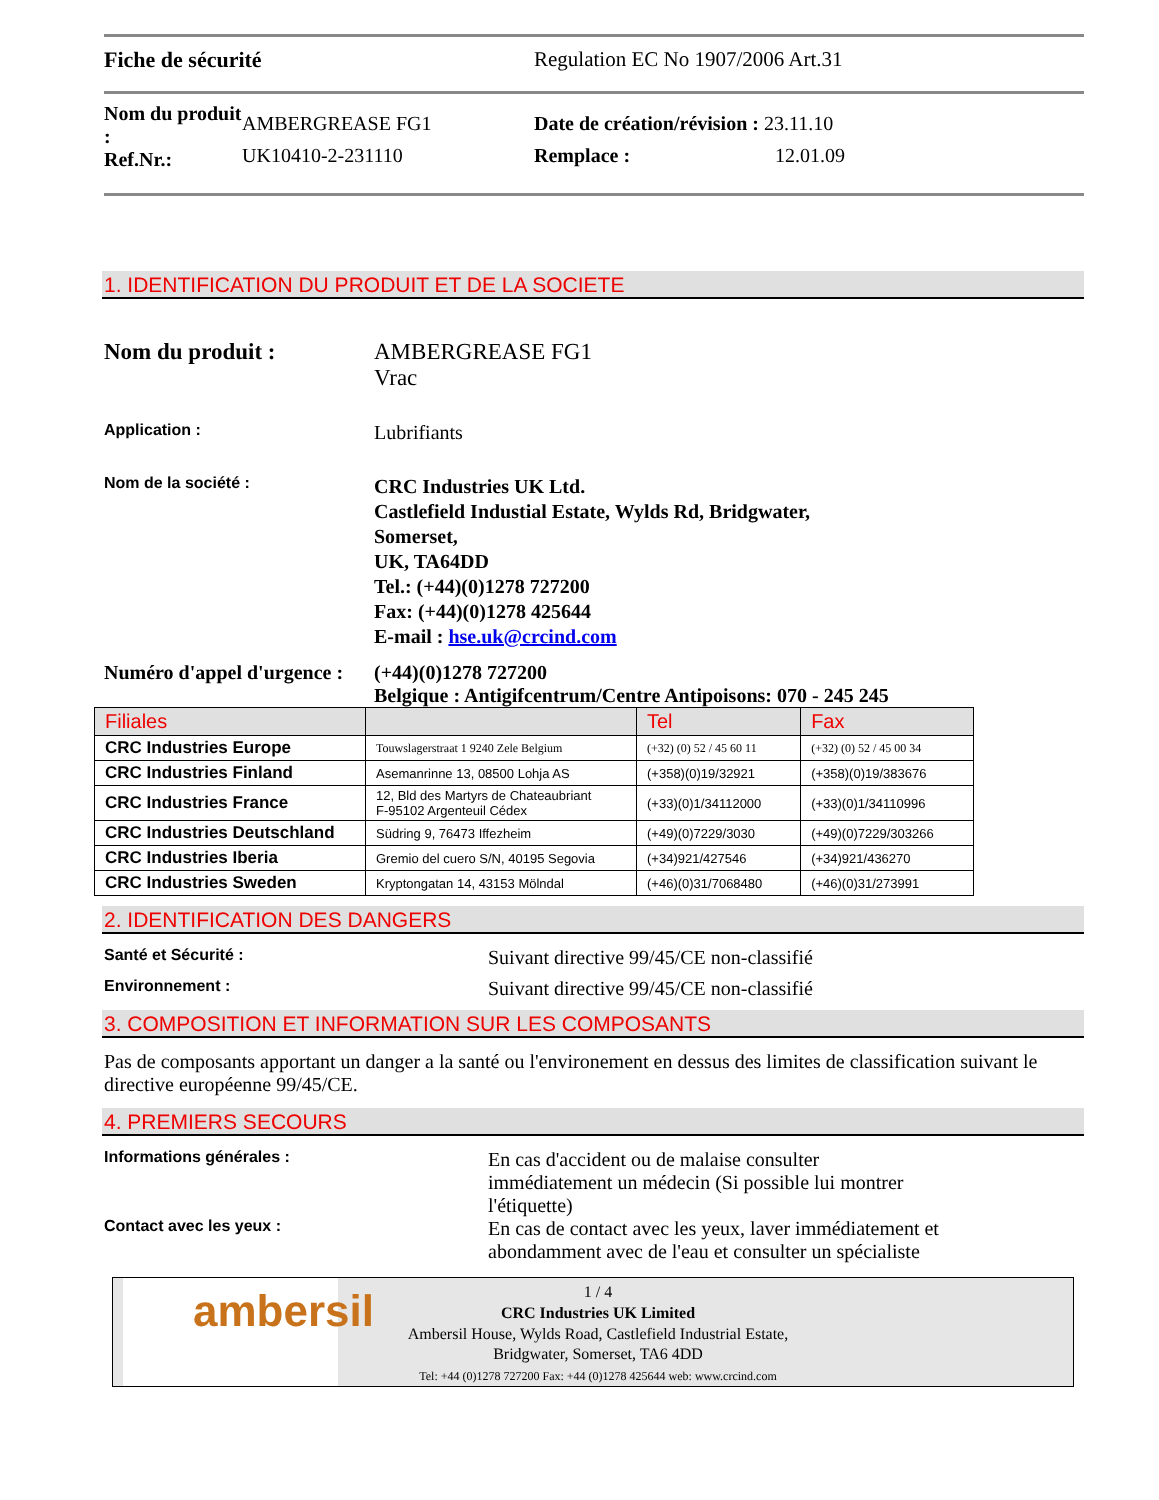Fiche de sécurité Regulation EC No 1907/2006 Art.31
Nom du produit :
Ref.Nr.:
AMBERGREASE FG1
UK10410-2-231110
Date de création/révision : 23.11.10
Remplace : 12.01.09
1. IDENTIFICATION DU PRODUIT ET DE LA SOCIETE
Nom du produit : AMBERGREASE FG1
Vrac
Application :
Lubrifiants
Nom de la société :
CRC Industries UK Ltd.
Castlefield Industial Estate, Wylds Rd, Bridgwater,
Somerset,
UK, TA64DD
Tel.: (+44)(0)1278 727200
Fax: (+44)(0)1278 425644
E-mail : hse.uk@crcind.com
Numéro d'appel d'urgence :
(+44)(0)1278 727200
Belgique : Antigifcentrum/Centre Antipoisons: 070 - 245 245
| Filiales | | Tel | Fax |
| --- | --- | --- | --- |
| CRC Industries Europe | Touwslagerstraat 1 9240 Zele Belgium | (+32) (0) 52 / 45 60 11 | (+32) (0) 52 / 45 00 34 |
| CRC Industries Finland | Asemanrinne 13, 08500 Lohja AS | (+358)(0)19/32921 | (+358)(0)19/383676 |
| CRC Industries France | 12, Bld des Martyrs de Chateaubriant F-95102 Argenteuil Cédex | (+33)(0)1/34112000 | (+33)(0)1/34110996 |
| CRC Industries Deutschland | Südring 9, 76473 Iffezheim | (+49)(0)7229/3030 | (+49)(0)7229/303266 |
| CRC Industries Iberia | Gremio del cuero S/N, 40195 Segovia | (+34)921/427546 | (+34)921/436270 |
| CRC Industries Sweden | Kryptongatan 14, 43153 Mölndal | (+46)(0)31/7068480 | (+46)(0)31/273991 |
2. IDENTIFICATION DES DANGERS
Santé et Sécurité :
Suivant directive 99/45/CE non-classifié
Environnement :
Suivant directive 99/45/CE non-classifié
3. COMPOSITION ET INFORMATION SUR LES COMPOSANTS
Pas de composants apportant un danger a la santé ou l'environement en dessus des limites de classification suivant le directive européenne 99/45/CE.
4. PREMIERS SECOURS
Informations générales :
En cas d'accident ou de malaise consulter immédiatement un médecin (Si possible lui montrer l'étiquette)
Contact avec les yeux :
En cas de contact avec les yeux, laver immédiatement et abondamment avec de l'eau et consulter un spécialiste
ambersil
1 / 4
CRC Industries UK Limited
Ambersil House, Wylds Road, Castlefield Industrial Estate,
Bridgwater, Somerset, TA6 4DD
Tel: +44 (0)1278 727200 Fax: +44 (0)1278 425644 web: www.crcind.com